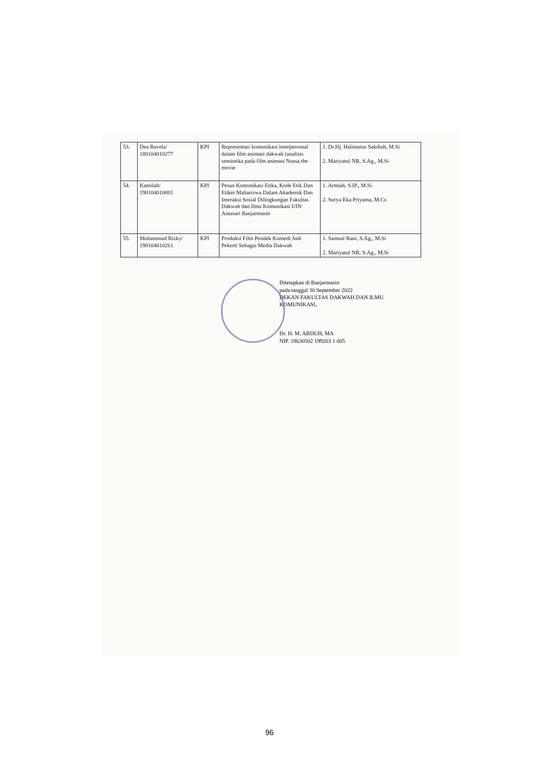| 53. | Dea Ravela/ 180104010277 | KPI | Representasi komunikasi interpersonal dalam film animasi dakwah (analisis semiotika pada film animasi Nussa the movie | 1. Dr.Hj. Halimatus Sakdiah, M.Si 2. Mariyatul NR, S.Ag., M.Si |
| 54. | Kamilah/ 190104010081 | KPI | Pesan Komunikasi Etika, Kode Etik Dan Etiket Mahasiswa Dalam Akademik Dan Interaksi Sosial Dilingkungan Fakultas Dakwah dan Ilmu Komunikasi UIN Antasari Banjarmasin | 1. Armiah, S.IP., M.Si 2. Surya Eka Priyatna, M.Cs |
| 55. | Muhammad Rizky/ 190104010261 | KPI | Produksi Film Pendek Komedi Judi Pekerti Sebagai Media Dakwah | 1. Samsul Rani, S.Ag., M.Si 2. Mariyatul NR, S.Ag., M.Si |
Ditetapkan di Banjarmasin
pada tanggal 30 September 2022
DEKAN FAKULTAS DAKWAH DAN ILMU
KOMUNIKASI,
Dr. H. M. ABDUH, MA
NIP. 19630502 199203 1 005
96